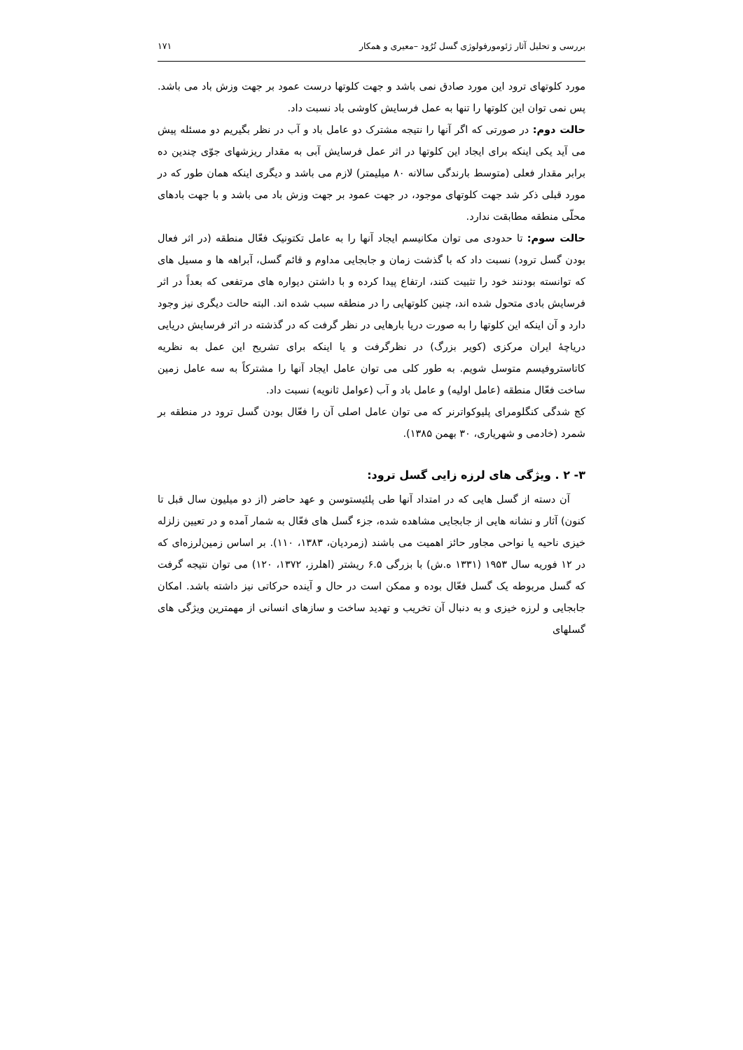بررسی و تحلیل آثار ژئومورفولوژی گسل تُرُود –معیری و همکار ۱۷۱
مورد کلوتهای ترود این مورد صادق نمی باشد و جهت کلوتها درست عمود بر جهت وزش باد می باشد. پس نمی توان این کلوتها را تنها به عمل فرسایش کاوشی باد نسبت داد.
حالت دوم: در صورتی که اگر آنها را نتیجه مشترک دو عامل باد و آب در نظر بگیریم دو مسئله پیش می آید یکی اینکه برای ایجاد این کلوتها در اثر عمل فرسایش آبی به مقدار ریزشهای جوّی چندین ده برابر مقدار فعلی (متوسط بارندگی سالانه ۸۰ میلیمتر) لازم می باشد و دیگری اینکه همان طور که در مورد قبلی ذکر شد جهت کلوتهای موجود، در جهت عمود بر جهت وزش باد می باشد و با جهت بادهای محلّی منطقه مطابقت ندارد.
حالت سوم: تا حدودی می توان مکانیسم ایجاد آنها را به عامل تکتونیک فعّال منطقه (در اثر فعال بودن گسل ترود) نسبت داد که با گذشت زمان و جابجایی مداوم و قائم گسل، آبراهه ها و مسیل های که توانسته بودنند خود را تثبیت کنند، ارتفاع پیدا کرده و با داشتن دیواره های مرتفعی که بعداً در اثر فرسایش بادی متحول شده اند، چنین کلوتهایی را در منطقه سبب شده اند. البته حالت دیگری نیز وجود دارد و آن اینکه این کلوتها را به صورت دریا بارهایی در نظر گرفت که در گذشته در اثر فرسایش دریایی دریاچۀ ایران مرکزی (کویر بزرگ) در نظرگرفت و یا اینکه برای تشریح این عمل به نظریه کاتاستروفیسم متوسل شویم. به طور کلی می توان عامل ایجاد آنها را مشترکاً به سه عامل زمین ساخت فعّال منطقه (عامل اولیه) و عامل باد و آب (عوامل ثانویه) نسبت داد.
کج شدگی کنگلومرای پلیوکواترنر که می توان عامل اصلی آن را فعّال بودن گسل ترود در منطقه بر شمرد (خادمی و شهریاری، ۳۰ بهمن ۱۳۸۵).
۳- ۲ . ویژگی های لرزه زایی گسل ترود:
آن دسته از گسل هایی که در امتداد آنها طی پلئیستوسن و عهد حاضر (از دو میلیون سال قبل تا کنون) آثار و نشانه هایی از جابجایی مشاهده شده، جزء گسل های فعّال به شمار آمده و در تعیین زلزله خیزی ناحیه یا نواحی مجاور حائز اهمیت می باشند (زمردیان، ۱۳۸۳، ۱۱۰). بر اساس زمین‌لرزه‌ای که در ۱۲ فوریه سال ۱۹۵۳ (۱۳۳۱ ه.ش) با بزرگی ۶.۵ ریشتر (اهلرز، ۱۳۷۲، ۱۲۰) می توان نتیجه گرفت که گسل مربوطه یک گسل فعّال بوده و ممکن است در حال و آینده حرکاتی نیز داشته باشد. امکان جابجایی و لرزه خیزی و به دنبال آن تخریب و تهدید ساخت و سازهای انسانی از مهمترین ویژگی های گسلهای